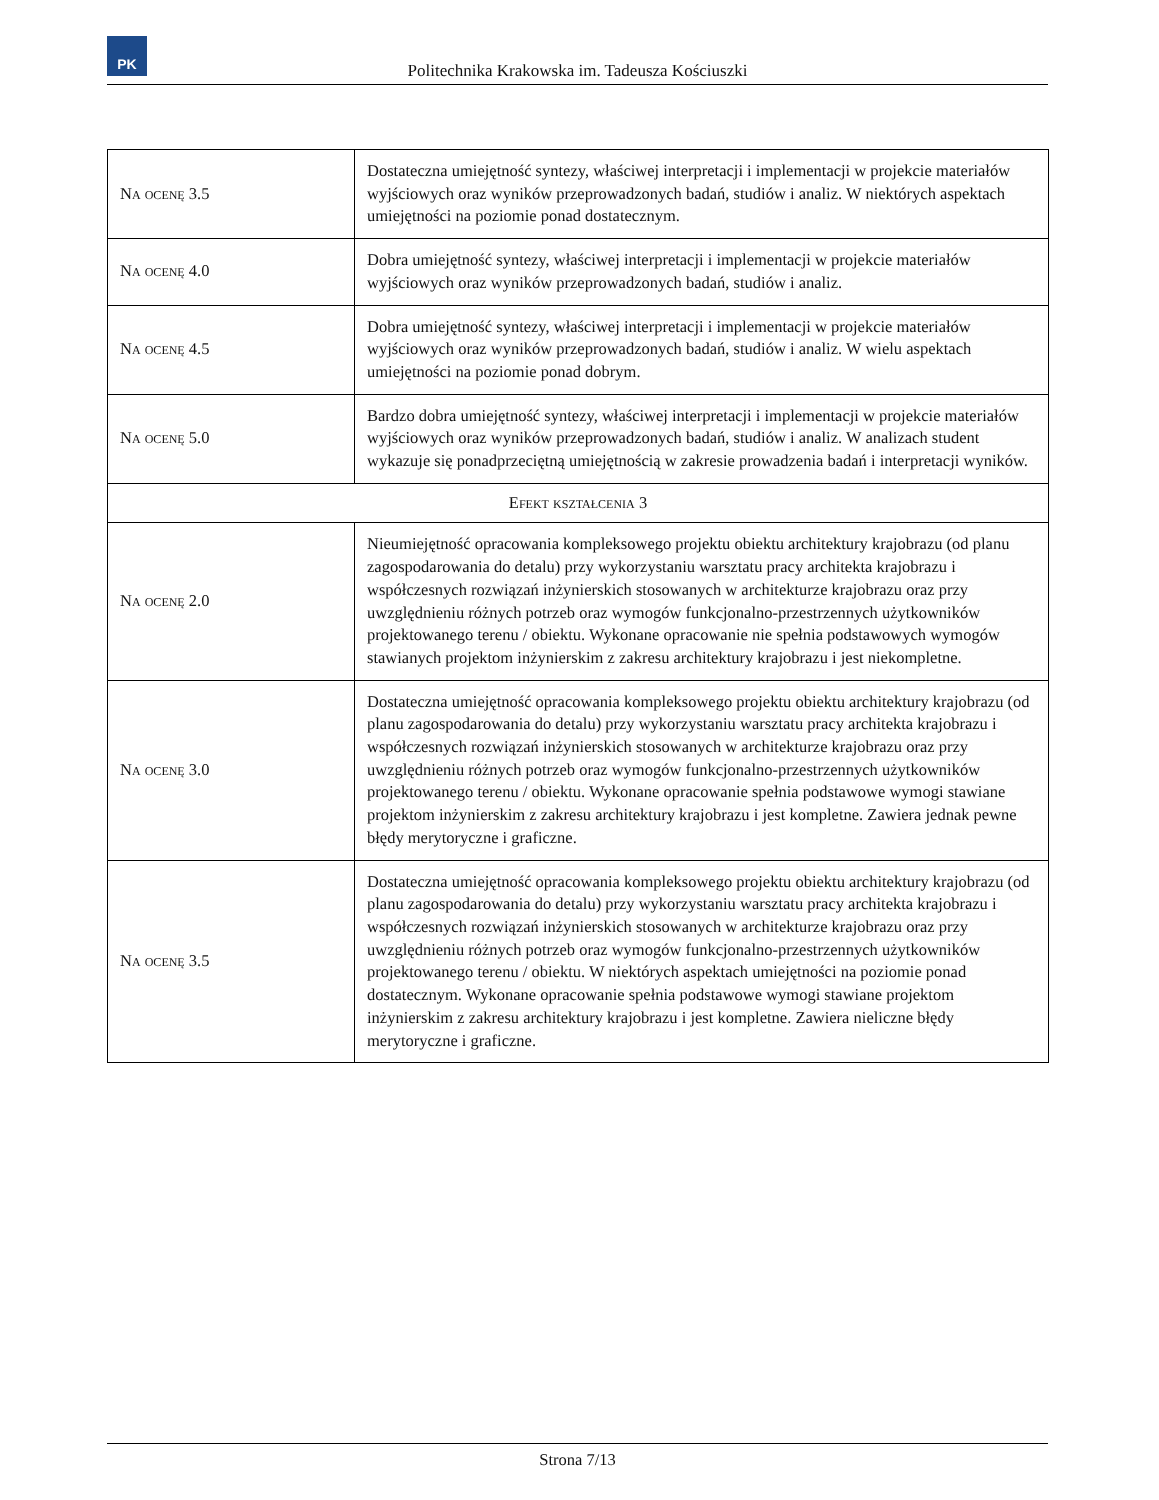PK
Politechnika Krakowska im. Tadeusza Kościuszki
| Na ocenę 3.5 | Dostateczna umiejętność syntezy, właściwej interpretacji i implementacji w projekcie materiałów wyjściowych oraz wyników przeprowadzonych badań, studiów i analiz. W niektórych aspektach umiejętności na poziomie ponad dostatecznym. |
| Na ocenę 4.0 | Dobra umiejętność syntezy, właściwej interpretacji i implementacji w projekcie materiałów wyjściowych oraz wyników przeprowadzonych badań, studiów i analiz. |
| Na ocenę 4.5 | Dobra umiejętność syntezy, właściwej interpretacji i implementacji w projekcie materiałów wyjściowych oraz wyników przeprowadzonych badań, studiów i analiz. W wielu aspektach umiejętności na poziomie ponad dobrym. |
| Na ocenę 5.0 | Bardzo dobra umiejętność syntezy, właściwej interpretacji i implementacji w projekcie materiałów wyjściowych oraz wyników przeprowadzonych badań, studiów i analiz. W analizach student wykazuje się ponadprzeciętną umiejętnością w zakresie prowadzenia badań i interpretacji wyników. |
| Efekt kształcenia 3 | |
| Na ocenę 2.0 | Nieumiejętność opracowania kompleksowego projektu obiektu architektury krajobrazu (od planu zagospodarowania do detalu) przy wykorzystaniu warsztatu pracy architekta krajobrazu i współczesnych rozwiązań inżynierskich stosowanych w architekturze krajobrazu oraz przy uwzględnieniu różnych potrzeb oraz wymogów funkcjonalno-przestrzennych użytkowników projektowanego terenu / obiektu. Wykonane opracowanie nie spełnia podstawowych wymogów stawianych projektom inżynierskim z zakresu architektury krajobrazu i jest niekompletne. |
| Na ocenę 3.0 | Dostateczna umiejętność opracowania kompleksowego projektu obiektu architektury krajobrazu (od planu zagospodarowania do detalu) przy wykorzystaniu warsztatu pracy architekta krajobrazu i współczesnych rozwiązań inżynierskich stosowanych w architekturze krajobrazu oraz przy uwzględnieniu różnych potrzeb oraz wymogów funkcjonalno-przestrzennych użytkowników projektowanego terenu / obiektu. Wykonane opracowanie spełnia podstawowe wymogi stawiane projektom inżynierskim z zakresu architektury krajobrazu i jest kompletne. Zawiera jednak pewne błędy merytoryczne i graficzne. |
| Na ocenę 3.5 | Dostateczna umiejętność opracowania kompleksowego projektu obiektu architektury krajobrazu (od planu zagospodarowania do detalu) przy wykorzystaniu warsztatu pracy architekta krajobrazu i współczesnych rozwiązań inżynierskich stosowanych w architekturze krajobrazu oraz przy uwzględnieniu różnych potrzeb oraz wymogów funkcjonalno-przestrzennych użytkowników projektowanego terenu / obiektu. W niektórych aspektach umiejętności na poziomie ponad dostatecznym. Wykonane opracowanie spełnia podstawowe wymogi stawiane projektom inżynierskim z zakresu architektury krajobrazu i jest kompletne. Zawiera nieliczne błędy merytoryczne i graficzne. |
Strona 7/13